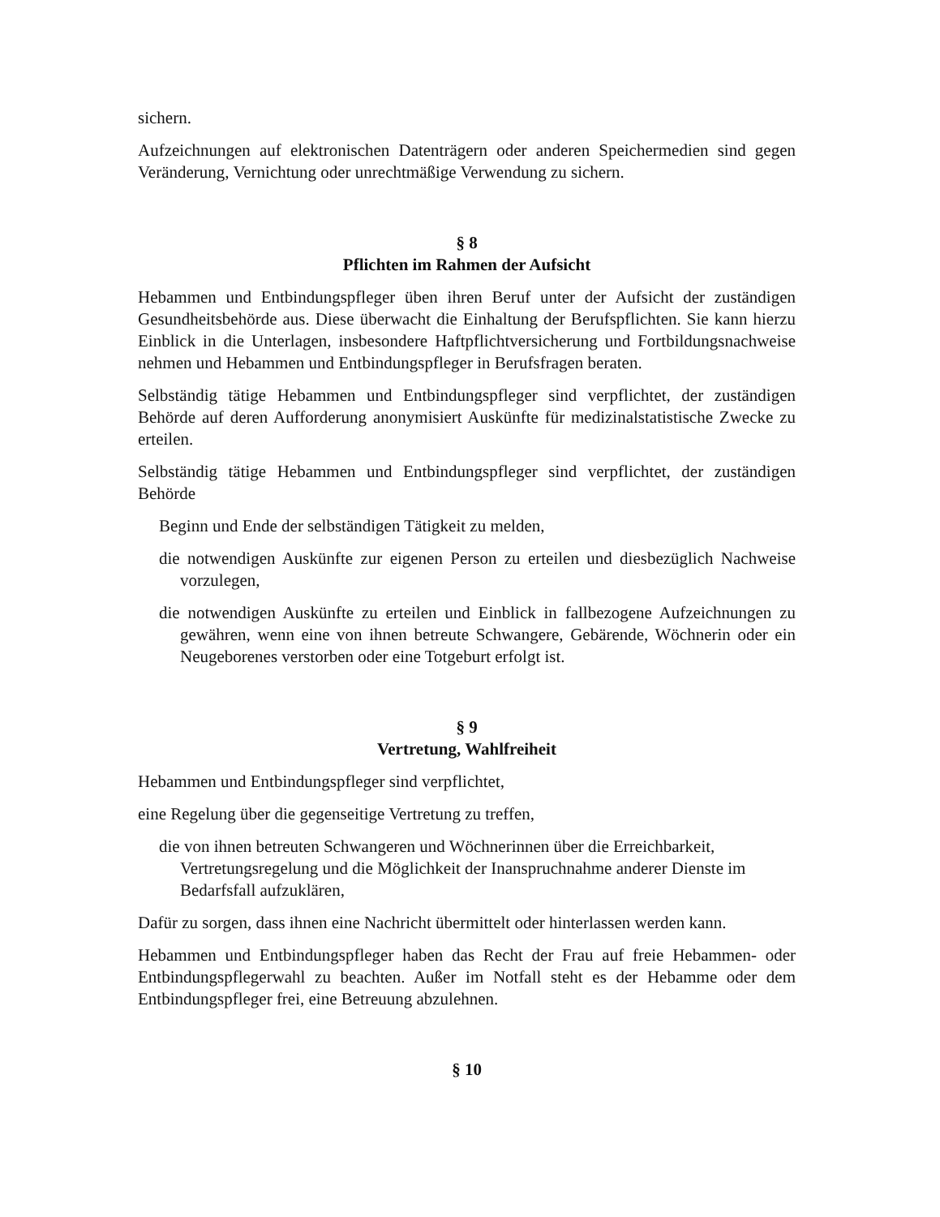sichern.
Aufzeichnungen auf elektronischen Datenträgern oder anderen Speichermedien sind gegen Veränderung, Vernichtung oder unrechtmäßige Verwendung zu sichern.
§ 8
Pflichten im Rahmen der Aufsicht
Hebammen und Entbindungspfleger üben ihren Beruf unter der Aufsicht der zuständigen Gesundheitsbehörde aus. Diese überwacht die Einhaltung der Berufspflichten. Sie kann hierzu Einblick in die Unterlagen, insbesondere Haftpflichtversicherung und Fortbildungsnachweise nehmen und Hebammen und Entbindungspfleger in Berufsfragen beraten.
Selbständig tätige Hebammen und Entbindungspfleger sind verpflichtet, der zuständigen Behörde auf deren Aufforderung anonymisiert Auskünfte für medizinalstatistische Zwecke zu erteilen.
Selbständig tätige Hebammen und Entbindungspfleger sind verpflichtet, der zuständigen Behörde
Beginn und Ende der selbständigen Tätigkeit zu melden,
die notwendigen Auskünfte zur eigenen Person zu erteilen und diesbezüglich Nachweise vorzulegen,
die notwendigen Auskünfte zu erteilen und Einblick in fallbezogene Aufzeichnungen zu gewähren, wenn eine von ihnen betreute Schwangere, Gebärende, Wöchnerin oder ein Neugeborenes verstorben oder eine Totgeburt erfolgt ist.
§ 9
Vertretung, Wahlfreiheit
Hebammen und Entbindungspfleger sind verpflichtet,
eine Regelung über die gegenseitige Vertretung zu treffen,
die von ihnen betreuten Schwangeren und Wöchnerinnen über die Erreichbarkeit, Vertretungsregelung und die Möglichkeit der Inanspruchnahme anderer Dienste im Bedarfsfall aufzuklären,
Dafür zu sorgen, dass ihnen eine Nachricht übermittelt oder hinterlassen werden kann.
Hebammen und Entbindungspfleger haben das Recht der Frau auf freie Hebammen- oder Entbindungspflegerwahl zu beachten. Außer im Notfall steht es der Hebamme oder dem Entbindungspfleger frei, eine Betreuung abzulehnen.
§ 10